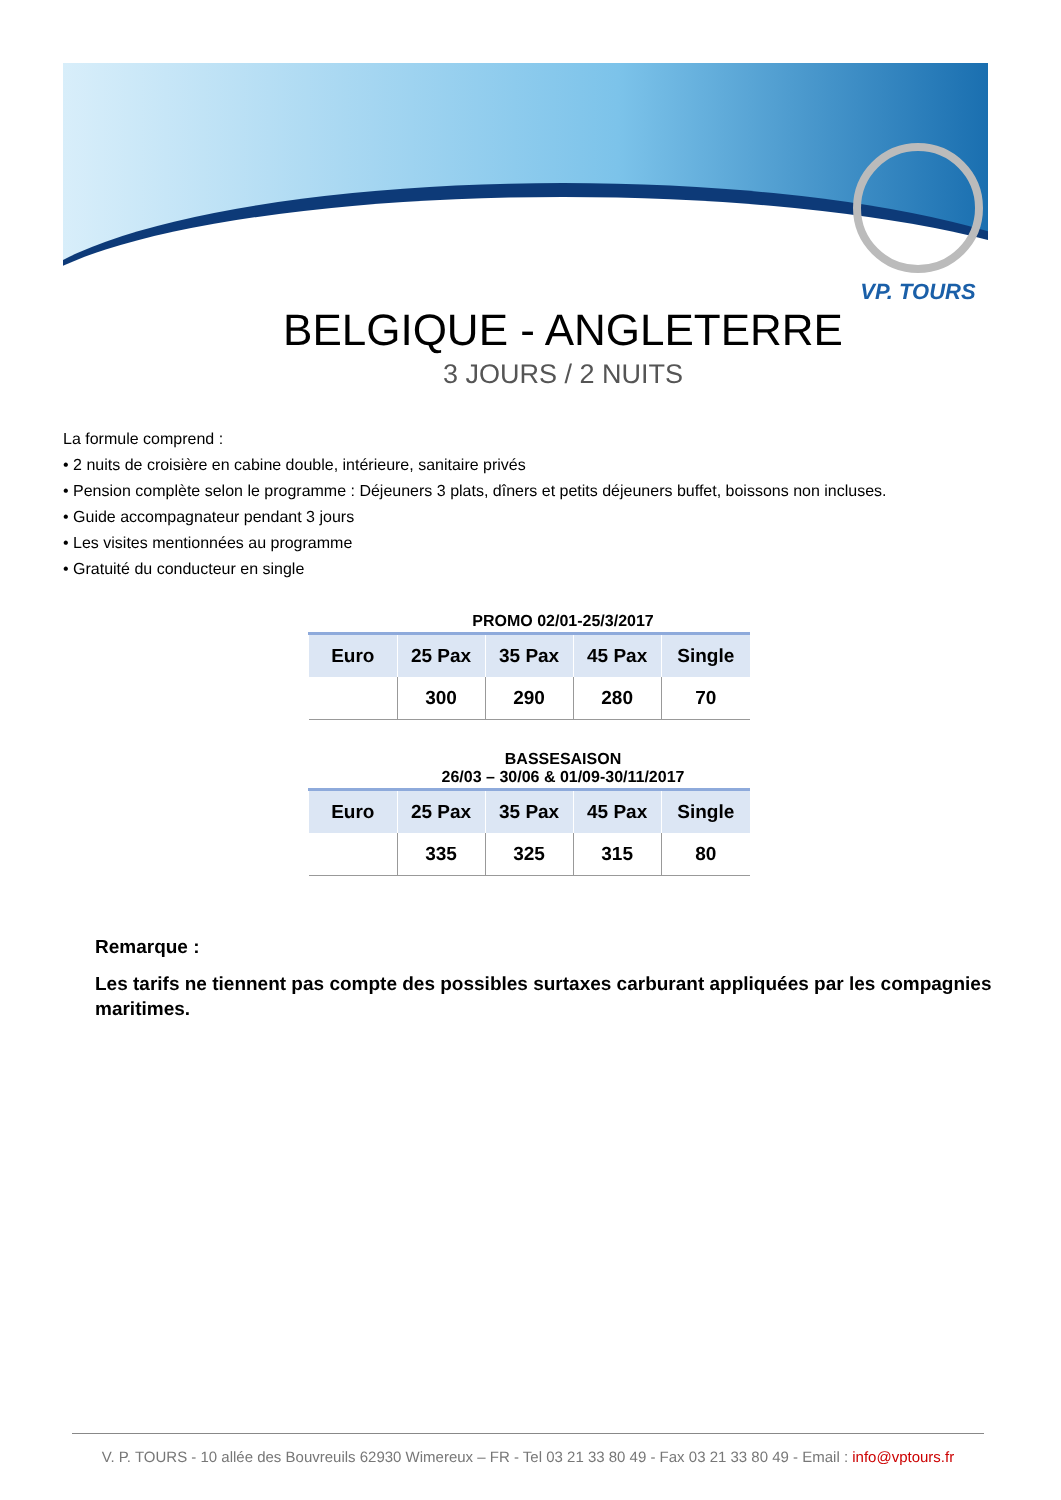VP. TOURS
BELGIQUE - ANGLETERRE
3 JOURS / 2 NUITS
La formule comprend :
• 2 nuits de croisière en cabine double, intérieure, sanitaire privés
• Pension complète selon le programme : Déjeuners 3 plats, dîners et petits déjeuners buffet, boissons non incluses.
• Guide accompagnateur pendant 3 jours
• Les visites mentionnées au programme
• Gratuité du conducteur en single
PROMO 02/01-25/3/2017
| Euro | 25 Pax | 35 Pax | 45 Pax | Single |
| --- | --- | --- | --- | --- |
| | 300 | 290 | 280 | 70 |
BASSESAISON
26/03 – 30/06 & 01/09-30/11/2017
| Euro | 25 Pax | 35 Pax | 45 Pax | Single |
| --- | --- | --- | --- | --- |
| | 335 | 325 | 315 | 80 |
Remarque :
Les tarifs ne tiennent pas compte des possibles surtaxes carburant appliquées par les compagnies maritimes.
V. P. TOURS - 10 allée des Bouvreuils 62930 Wimereux – FR - Tel 03 21 33 80 49 - Fax 03 21 33 80 49 - Email : info@vptours.fr